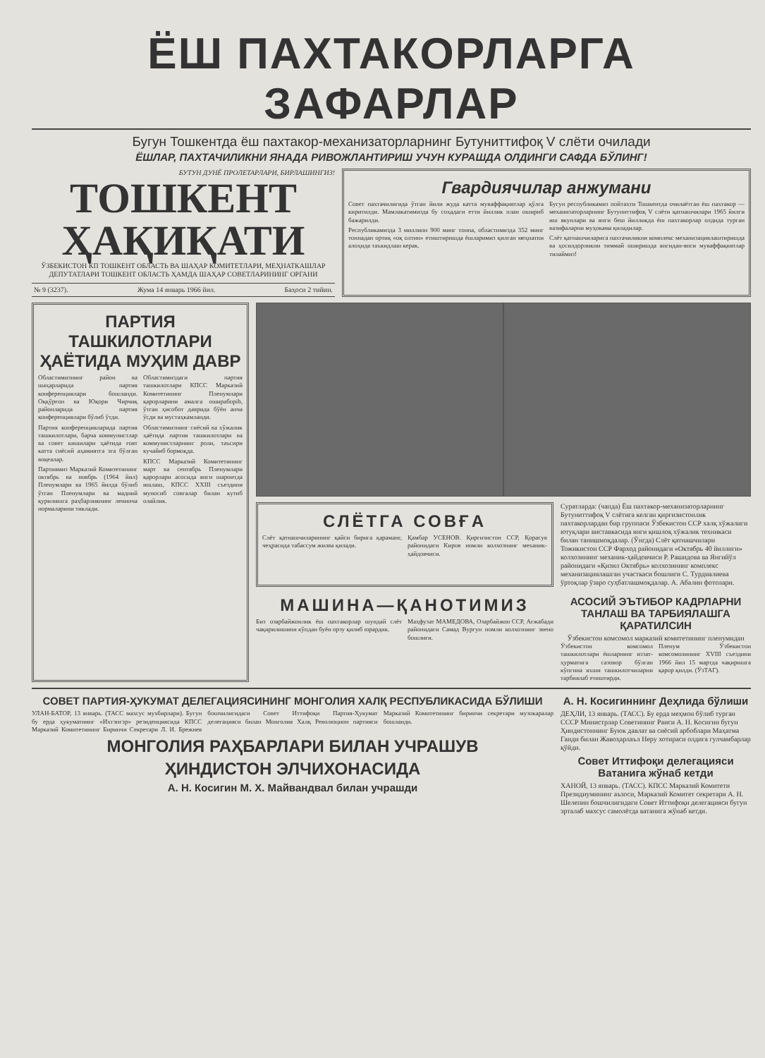ЁШ ПАХТАКОРЛАРГА ЗАФАРЛАР
Бугун Тошкентда ёш пахтакор-механизаторларнинг Бутуниттифоқ V слёти очилади
ЁШЛАР, ПАХТАЧИЛИКНИ ЯНАДА РИВОЖЛАНТИРИШ УЧУН КУРАШДА ОЛДИНГИ САФДА БЎЛИНГ!
БУТУН ДУНЁ ПРОЛЕТАРЛАРИ, БИРЛАШИНГИЗ!
ТОШКЕНТ
ҲАҚИҚАТИ
ЎЗБЕКИСТОН КП ТОШКЕНТ ОБЛАСТЬ ВА ШАҲАР КОМИТЕТЛАРИ, МЕҲНАТКАШЛАР ДЕПУТАТЛАРИ ТОШКЕНТ ОБЛАСТЬ ҲАМДА ШАҲАР СОВЕТЛАРИНИНГ ОРГАНИ
№ 9 (3237). Жума 14 январь 1966 йил. Баҳоси 2 тийин.
Гвардиячилар анжумани
Совет пахтачилигида ўтган йили жуда катта муваффақиятлар қўлга киритилди. Мамлакатимизда бу соҳадаги етти йиллик план ошириб бажарилди.
Республикамизда 3 миллион 900 минг тонна, областимизда 352 минг тоннадан ортиқ «оқ олтин» етиштиришда ёшларимиз қилган меҳнатни алоҳида таъкидлаш керак.
Бугун республикамиз пойтахти Тошкентда очилаётган ёш пахтакор — механизаторларнинг Бутуниттифоқ V слёти қатнашчилари 1965 йилги иш якунлари ва янги беш йилликда ёш пахтакорлар олдида турган вазифаларни муҳокама қиладилар.
Слёт қатнашчиларига пахтачиликни комплекс механизациялаштиришда ва ҳосилдорликни тиммай оширишда янгидан-янги муваффақиятлар тилаймиз!
ПАРТИЯ ТАШКИЛОТЛАРИ ҲАЁТИДА МУҲИМ ДАВР
Областимизнинг район ва шаҳарларида партия конференциялари бошланди. Оққўрғон ва Юқори Чирчиқ районларида партия конференциялари бўлиб ўтди.
Партия конференцияларида партия ташкилотлари, барча коммунистлар ва совет кишилари ҳаётида ғоят катта сиёсий аҳамиятга эга бўлган воқеалар.
Партиямиз Марказий Комитетининг октябрь ва ноябрь (1964 йил) Пленумлари ва 1965 йилда бўлиб ўтган Пленумлари ва мадний қурилишга раҳбарликнинг ленинча нормаларини тиклади.
Областимиздаги партия ташкилотлари КПСС Марказий Комитетининг Пленумлари қарорларини амалга ошираборib, ўтган ҳисобот даврида бўён анча ўсди ва мустаҳкамланди.
Областимизнинг сиёсий ва хўжалик ҳаётида партия ташкилотлари ва коммунистларнинг роли, таъсири кучайиб бормоқда.
КПСС Марказий Комитетининг март ва сентябрь Пленумлари қарорлари асосида янги шароитда ишлаш, КПСС XXIII съездини муносиб совғалар билан кутиб олайлик.
СЛЁТГА СОВҒА
Слёт қатнашчиларининг қайси бирига қараманг, чеҳрасида табассум жилва қилади.
Қамбар УСЕНОВ. Қирғизистон ССР, Қорасув районидаги Киров номли колхознинг механик-ҳайдовчиси.
Суратларда: (чапда) Ёш пахтакор-механизаторларнинг Бутуниттифоқ V слётига келган қирғизистонлик пахтакорлардан бир группаси Ўзбекистон ССР халқ хўжалиги ютуқлари виставкасида янги қишлоқ хўжалик техникаси билан танишмоқдалар. (Ўнгда) Слёт қатнашчилари Тожикистон ССР Фарход районидаги «Октябрь 40 йиллиги» колхозининг механик-ҳайдовчиси Р. Рашидова ва Янгийўл районидаги «Қизил Октябрь» колхозининг комплекс механизациялашган участкаси бошлиғи С. Турдиалиева ўртоқлар ўзаро суҳбатлашмоқдалар. А. Абалин фотолари.
МАШИНА—ҚАНОТИМИЗ
Биз озарбайжонлик ёш пахтакорлар шундай слёт чақирилишини кўпдан буён орзу қилиб юрардик.
Маҳфузат МАМЕДОВА, Озарбайжон ССР, Ағжабади районидаги Самад Вургун номли колхознинг звено бошлиғи.
АСОСИЙ ЭЪТИБОР КАДРЛАРНИ ТАНЛАШ ВА ТАРБИЯЛАШГА ҚАРАТИЛСИН
Ўзбекистон комсомол марказий комитетининг пленумидан
Ўзбекистон комсомол ташкилотлари ёшларнинг иззат-ҳурматига сазовор бўлган кўпгина яхши ташкилотчиларни тарбиялаб етиштирди.
Пленум Ўзбекистон комсомолининг XVIII съездини 1966 йил 15 мартда чақиришга қарор қилди. (ЎзТАГ).
СОВЕТ ПАРТИЯ-ҲУКУМАТ ДЕЛЕГАЦИЯСИНИНГ МОНГОЛИЯ ХАЛҚ РЕСПУБЛИКАСИДА БЎЛИШИ
УЛАН-БАТОР, 13 январь. (ТАСС махсус мухбирлари). Бугун бу ерда ҳукуматнинг «Ихтэнгэр» резиденциясида КПСС Марказий Комитетининг Биринчи Секретари Л. И. Брежнев бошчилигидаги Совет Иттифоқи Партия-Ҳукумат делегацияси билан Монголия Халқ Революцион партияси Марказий Комитетининг биринчи секретари музокаралар бошланди.
МОНГОЛИЯ РАҲБАРЛАРИ БИЛАН УЧРАШУВ
ҲИНДИСТОН ЭЛЧИХОНАСИДА
А. Н. Косигин М. Х. Майвандвал билан учрашди
А. Н. Косигиннинг Деҳлида бўлиши
ДЕҲЛИ, 13 январь. (ТАСС). Бу ерда меҳмон бўлиб турган СССР Министрлар Советининг Раиси А. Н. Косигин бугун Ҳиндистоннинг Буюк давлат ва сиёсий арбоблари Маҳатма Ганди билан Жавоҳарлаъл Неру хотираси олдига гулчамбарлар қўйди.
Совет Иттифоқи делегацияси Ватанига жўнаб кетди
ХАНОЙ, 13 январь. (ТАСС). КПСС Марказий Комитети Президиумининг аъзоси, Марказий Комитет секретари А. Н. Шелепин бошчилигидаги Совет Иттифоқи делегацияси бугун эрталаб махсус самолётда ватанига жўнаб кетди.